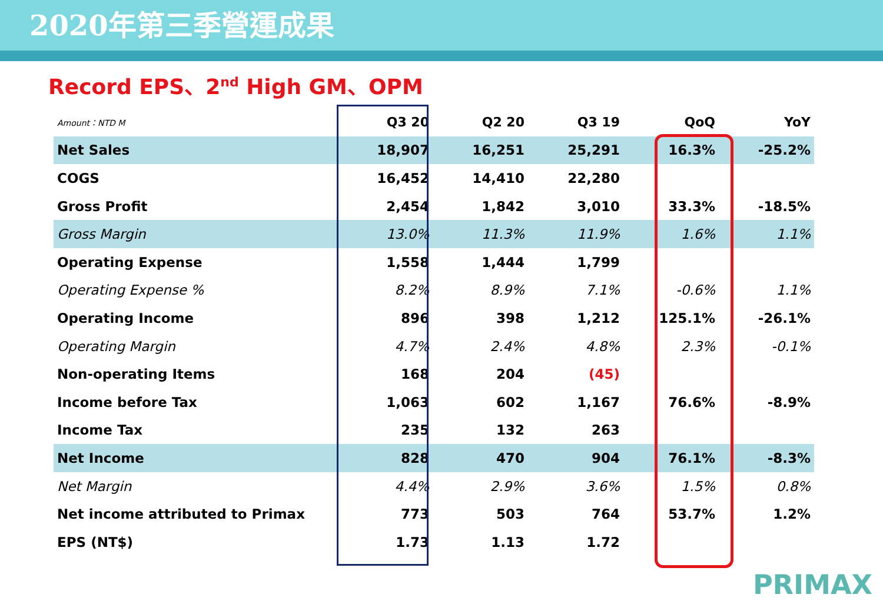2020年第三季營運成果
Record EPS、2<sup>nd</sup> High GM、OPM
| Amount：NTD M | Q3 20 | Q2 20 | Q3 19 | QoQ | YoY |
| Net Sales | 18,907 | 16,251 | 25,291 | 16.3% | -25.2% |
| COGS | 16,452 | 14,410 | 22,280 | | |
| Gross Profit | 2,454 | 1,842 | 3,010 | 33.3% | -18.5% |
| Gross Margin | 13.0% | 11.3% | 11.9% | 1.6% | 1.1% |
| Operating Expense | 1,558 | 1,444 | 1,799 | | |
| Operating Expense % | 8.2% | 8.9% | 7.1% | -0.6% | 1.1% |
| Operating Income | 896 | 398 | 1,212 | 125.1% | -26.1% |
| Operating Margin | 4.7% | 2.4% | 4.8% | 2.3% | -0.1% |
| Non-operating Items | 168 | 204 | (45) | | |
| Income before Tax | 1,063 | 602 | 1,167 | 76.6% | -8.9% |
| Income Tax | 235 | 132 | 263 | | |
| Net Income | 828 | 470 | 904 | 76.1% | -8.3% |
| Net Margin | 4.4% | 2.9% | 3.6% | 1.5% | 0.8% |
| Net income attributed to Primax | 773 | 503 | 764 | 53.7% | 1.2% |
| EPS (NT$) | 1.73 | 1.13 | 1.72 | | |
PRIMAX